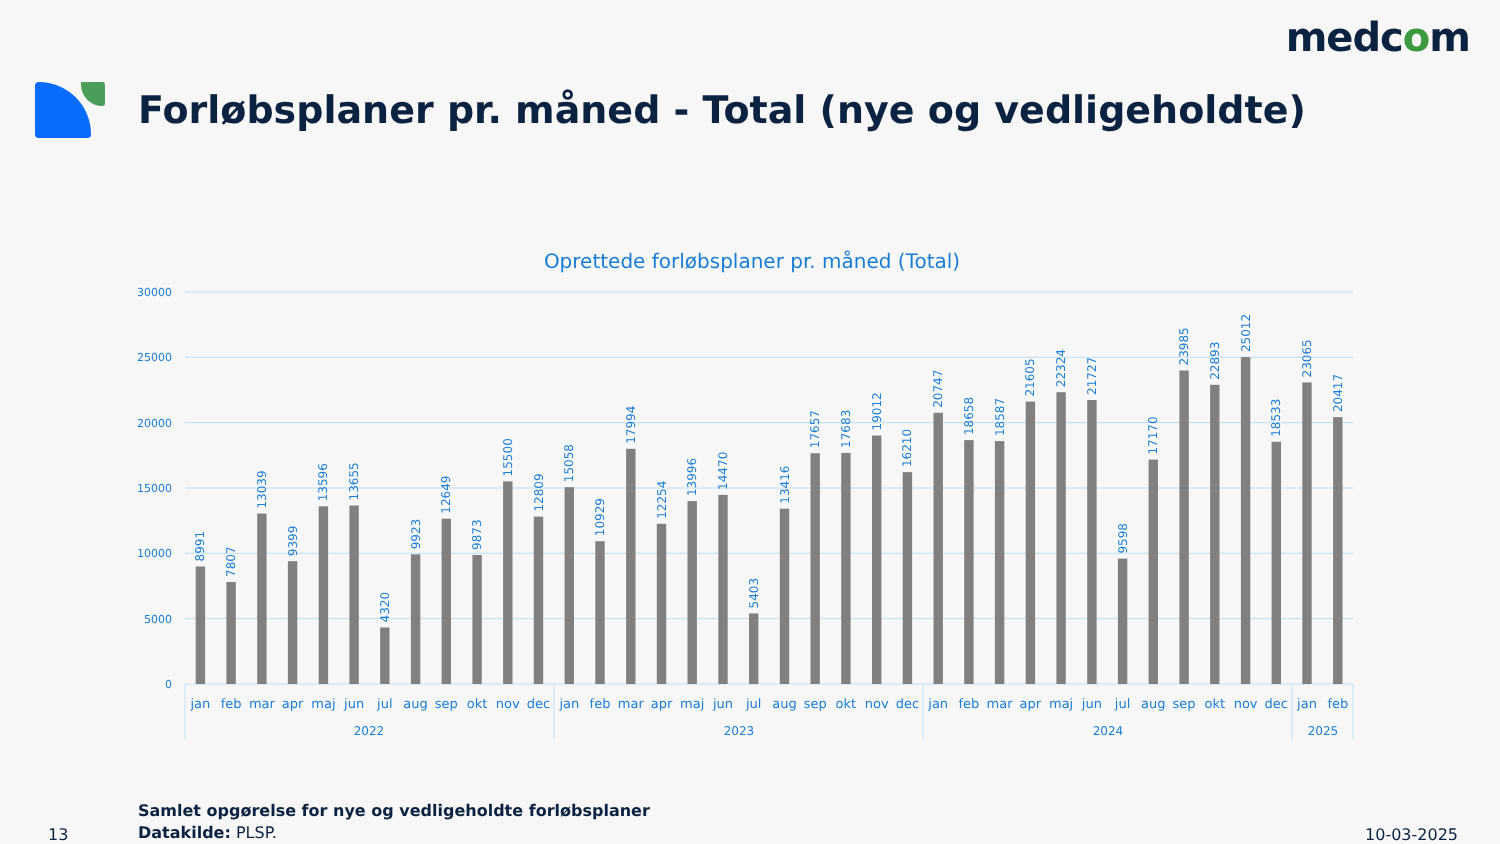medcom
Forløbsplaner pr. måned - Total (nye og vedligeholdte)
Oprettede forløbsplaner pr. måned (Total)
30000
25000
20000
15000
10000
5000
0
8991
7807
13039
9399
13596
13655
4320
9923
12649
9873
15500
12809
15058
10929
17994
12254
13996
14470
5403
13416
17657
17683
19012
16210
20747
18658
18587
21605
22324
21727
9598
17170
23985
22893
25012
18533
23065
20417
jan
feb
mar
apr
maj
jun
jul
aug
sep
okt
nov
dec
jan
feb
mar
apr
maj
jun
jul
aug
sep
okt
nov
dec
jan
feb
mar
apr
maj
jun
jul
aug
sep
okt
nov
dec
jan
feb
2022
2023
2024
2025
13
Samlet opgørelse for nye og vedligeholdte forløbsplaner
Datakilde: PLSP.
10-03-2025